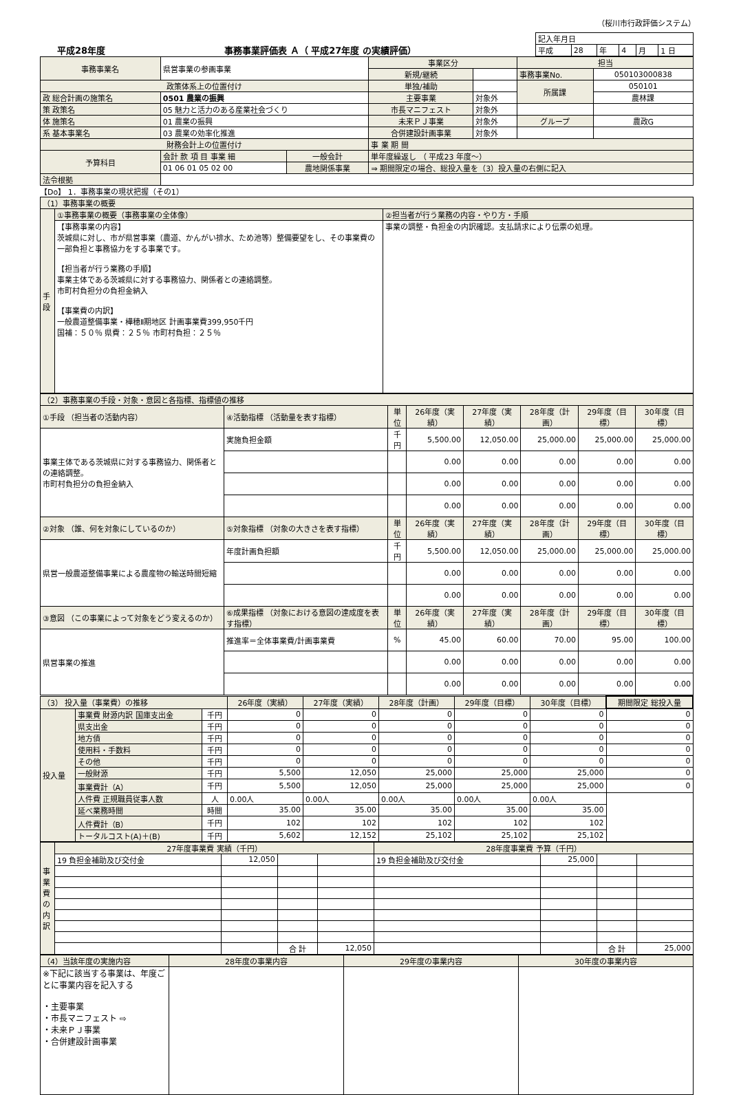（桜川市行政評価システム）
平成28年度 事務事業評価表 Ａ（ 平成27年度 の実績評価）
| 記入年月日 | | | | | |
| 平成 | 28 | 年 | 4 | 月 | 1 日 |
| 事務事業名 | 県営事業の参画事業 | | 事業区分 | | 担当 | |
| | | | 新規/継続 | | 事務事業No. | 050103000838 |
| 政策体系上の位置付け | | | 単独/補助 | | 所属課 | 050101 |
| 政 総合計画の施策名 | 0501 農業の振興 | | 主要事業 | 対象外 | | 農林課 |
| 策 政策名 | 05 魅力と活力のある産業社会づくり | | 市長マニフェスト | 対象外 | | |
| 体 施策名 | 01 農業の振興 | | 未来ＰＪ事業 | 対象外 | グループ | 農政G |
| 系 基本事業名 | 03 農業の効率化推進 | | 合併建設計画事業 | 対象外 | | |
| 財務会計上の位置付け | | | 事 業 期 間 | | | |
| 予算科目 | 会計 款 項 目 事業 細 | 一般会計 | 単年度繰返し （ 平成23 年度～） | | | |
| | 01 06 01 05 02 00 | 農地関係事業 | ⇒ 期間限定の場合、総投入量を（3）投入量の右側に記入 | | | |
| 法令根拠 | | | | | | |
【Do】 1．事務事業の現状把握（その1）
| （1）事務事業の概要 | | |
| 手段 | ①事務事業の概要（事務事業の全体像） | ②担当者が行う業務の内容・やり方・手順 |
| | 【事務事業の内容】 茨城県に対し、市が県営事業（農道、かんがい排水、ため池等）整備要望をし、その事業費の一部負担と事務協力をする事業です。 【担当者が行う業務の手順】 事業主体である茨城県に対する事務協力、関係者との連絡調整。 市町村負担分の負担金納入 【事業費の内訳】 一般農道整備事業・樺穂Ⅱ期地区 計画事業費399,950千円 国補：５０％ 県費：２５％ 市町村負担：２５％ | 事業の調整・負担金の内訳確認。支払請求により伝票の処理。 |
| （2）事務事業の手段・対象・意図と各指標、指標値の推移 | | | | | | | |
| ①手段 （担当者の活動内容） | ④活動指標 （活動量を表す指標） | 単位 | 26年度（実績） | 27年度（実績） | 28年度（計画） | 29年度（目標） | 30年度（目標） |
| 事業主体である茨城県に対する事務協力、関係者との連絡調整。 市町村負担分の負担金納入 | 実施負担金額 | 千円 | 5,500.00 | 12,050.00 | 25,000.00 | 25,000.00 | 25,000.00 |
| | | | 0.00 | 0.00 | 0.00 | 0.00 | 0.00 |
| | | | 0.00 | 0.00 | 0.00 | 0.00 | 0.00 |
| | | | 0.00 | 0.00 | 0.00 | 0.00 | 0.00 |
| ②対象 （誰、何を対象にしているのか） | ⑤対象指標 （対象の大きさを表す指標） | 単位 | 26年度（実績） | 27年度（実績） | 28年度（計画） | 29年度（目標） | 30年度（目標） |
| 県営一般農道整備事業による農産物の輸送時間短縮 | 年度計画負担額 | 千円 | 5,500.00 | 12,050.00 | 25,000.00 | 25,000.00 | 25,000.00 |
| | | | 0.00 | 0.00 | 0.00 | 0.00 | 0.00 |
| | | | 0.00 | 0.00 | 0.00 | 0.00 | 0.00 |
| ③意図 （この事業によって対象をどう変えるのか） | ⑥成果指標 （対象における意図の達成度を表す指標） | 単位 | 26年度（実績） | 27年度（実績） | 28年度（計画） | 29年度（目標） | 30年度（目標） |
| 県営事業の推進 | 推進率＝全体事業費/計画事業費 | % | 45.00 | 60.00 | 70.00 | 95.00 | 100.00 |
| | | | 0.00 | 0.00 | 0.00 | 0.00 | 0.00 |
| | | | 0.00 | 0.00 | 0.00 | 0.00 | 0.00 |
| （3） 投入量（事業費）の推移 | | | 26年度（実績） | 27年度（実績） | 28年度（計画） | 29年度（目標） | 30年度（目標） | 期間限定 総投入量 |
| 投入量 | 事業費 財源内訳 国庫支出金 | 千円 | 0 | 0 | 0 | 0 | 0 | 0 |
| | 県支出金 | 千円 | 0 | 0 | 0 | 0 | 0 | 0 |
| | 地方債 | 千円 | 0 | 0 | 0 | 0 | 0 | 0 |
| | 使用料・手数料 | 千円 | 0 | 0 | 0 | 0 | 0 | 0 |
| | その他 | 千円 | 0 | 0 | 0 | 0 | 0 | 0 |
| | 一般財源 | 千円 | 5,500 | 12,050 | 25,000 | 25,000 | 25,000 | 0 |
| | 事業費計（A） | 千円 | 5,500 | 12,050 | 25,000 | 25,000 | 25,000 | 0 |
| | 人件費 正規職員従事人数 | 人 | 0.00人 | 0.00人 | 0.00人 | 0.00人 | 0.00人 | |
| | 延べ業務時間 | 時間 | 35.00 | 35.00 | 35.00 | 35.00 | 35.00 | |
| | 人件費計（B） | 千円 | 102 | 102 | 102 | 102 | 102 | |
| | トータルコスト(A)＋(B) | 千円 | 5,602 | 12,152 | 25,102 | 25,102 | 25,102 | |
| 事業費の内訳 | 27年度事業費 実績（千円） | | | | 28年度事業費 予算（千円） | | | |
| | 19 負担金補助及び交付金 | 12,050 | | | 19 負担金補助及び交付金 | 25,000 | | |
| | | | 合 計 | 12,050 | | | 合 計 | 25,000 |
| （4）当該年度の実施内容 | 28年度の事業内容 | 29年度の事業内容 | 30年度の事業内容 |
| ※下記に該当する事業は、年度ごとに事業内容を記入する ・主要事業 ・市長マニフェスト ⇨ ・未来ＰＪ事業 ・合併建設計画事業 | | | |